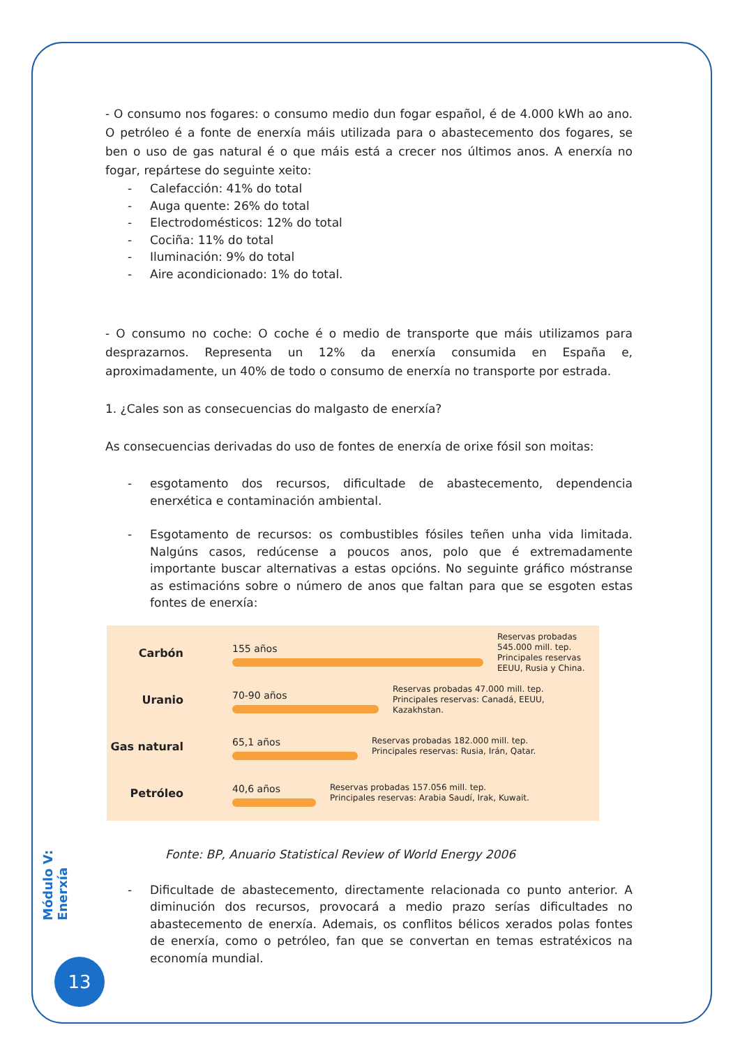- O consumo nos fogares: o consumo medio dun fogar español, é de 4.000 kWh ao ano. O petróleo é a fonte de enerxía máis utilizada para o abastecemento dos fogares, se ben o uso de gas natural é o que máis está a crecer nos últimos anos. A enerxía no fogar, repártese do seguinte xeito:
- Calefacción: 41% do total
- Auga quente: 26% do total
- Electrodomésticos: 12% do total
- Cociña: 11% do total
- Iluminación: 9% do total
- Aire acondicionado: 1% do total.
- O consumo no coche: O coche é o medio de transporte que máis utilizamos para desprazarnos. Representa un 12% da enerxía consumida en España e, aproximadamente, un 40% de todo o consumo de enerxía no transporte por estrada.
1. ¿Cales son as consecuencias do malgasto de enerxía?
As consecuencias derivadas do uso de fontes de enerxía de orixe fósil son moitas:
- esgotamento dos recursos, dificultade de abastecemento, dependencia enerxética e contaminación ambiental.
- Esgotamento de recursos: os combustibles fósiles teñen unha vida limitada. Nalgúns casos, redúcense a poucos anos, polo que é extremadamente importante buscar alternativas a estas opcións. No seguinte gráfico móstranse as estimacións sobre o número de anos que faltan para que se esgoten estas fontes de enerxía:
Carbón 155 años
Reservas probadas
545.000 mill. tep.
Principales reservas
EEUU, Rusia y China.
Uranio 70-90 años
Reservas probadas 47.000 mill. tep.
Principales reservas: Canadá, EEUU,
Kazakhstan.
Gas natural 65,1 años
Reservas probadas 182.000 mill. tep.
Principales reservas: Rusia, Irán, Qatar.
Petróleo 40,6 años
Reservas probadas 157.056 mill. tep.
Principales reservas: Arabia Saudí, Irak, Kuwait.
Fonte: BP, Anuario Statistical Review of World Energy 2006
- Dificultade de abastecemento, directamente relacionada co punto anterior. A diminución dos recursos, provocará a medio prazo serías dificultades no abastecemento de enerxía. Ademais, os conflitos bélicos xerados polas fontes de enerxía, como o petróleo, fan que se convertan en temas estratéxicos na economía mundial.
Módulo V: Enerxía
13